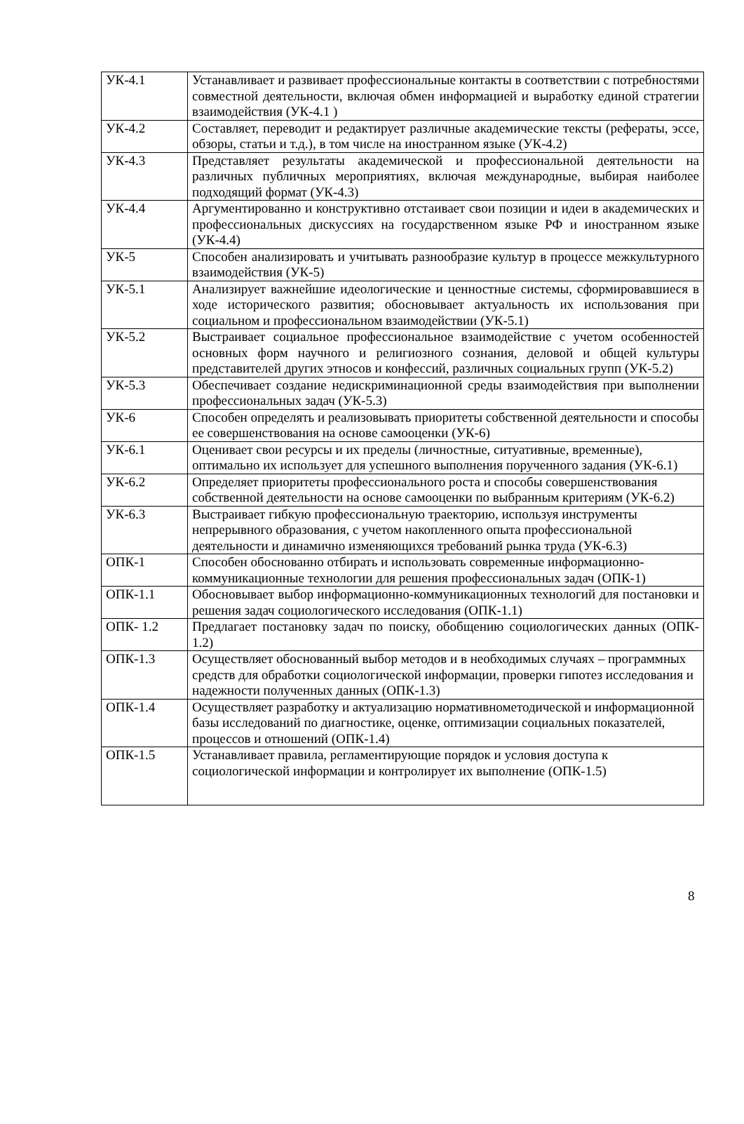| УК-4.1 | Устанавливает и развивает профессиональные контакты в соответствии с потребностями совместной деятельности, включая обмен информацией и выработку единой стратегии взаимодействия (УК-4.1 ) |
| УК-4.2 | Составляет, переводит и редактирует различные академические тексты (рефераты, эссе, обзоры, статьи и т.д.), в том числе на иностранном языке (УК-4.2) |
| УК-4.3 | Представляет результаты академической и профессиональной деятельности на различных публичных мероприятиях, включая международные, выбирая наиболее подходящий формат (УК-4.3) |
| УК-4.4 | Аргументированно и конструктивно отстаивает свои позиции и идеи в академических и профессиональных дискуссиях на государственном языке РФ и иностранном языке (УК-4.4) |
| УК-5 | Способен анализировать и учитывать разнообразие культур в процессе межкультурного взаимодействия (УК-5) |
| УК-5.1 | Анализирует важнейшие идеологические и ценностные системы, сформировавшиеся в ходе исторического развития; обосновывает актуальность их использования при социальном и профессиональном взаимодействии (УК-5.1) |
| УК-5.2 | Выстраивает социальное профессиональное взаимодействие с учетом особенностей основных форм научного и религиозного сознания, деловой и общей культуры представителей других этносов и конфессий, различных социальных групп (УК-5.2) |
| УК-5.3 | Обеспечивает создание недискриминационной среды взаимодействия при выполнении профессиональных задач (УК-5.3) |
| УК-6 | Способен определять и реализовывать приоритеты собственной деятельности и способы ее совершенствования на основе самооценки (УК-6) |
| УК-6.1 | Оценивает свои ресурсы и их пределы (личностные, ситуативные, временные), оптимально их использует для успешного выполнения порученного задания (УК-6.1) |
| УК-6.2 | Определяет приоритеты профессионального роста и способы совершенствования собственной деятельности на основе самооценки по выбранным критериям (УК-6.2) |
| УК-6.3 | Выстраивает гибкую профессиональную траекторию, используя инструменты непрерывного образования, с учетом накопленного опыта профессиональной деятельности и динамично изменяющихся требований рынка труда (УК-6.3) |
| ОПК-1 | Способен обоснованно отбирать и использовать современные информационно-коммуникационные технологии для решения профессиональных задач (ОПК-1) |
| ОПК-1.1 | Обосновывает выбор информационно-коммуникационных технологий для постановки и решения задач социологического исследования (ОПК-1.1) |
| ОПК- 1.2 | Предлагает постановку задач по поиску, обобщению социологических данных (ОПК- 1.2) |
| ОПК-1.3 | Осуществляет обоснованный выбор методов и в необходимых случаях – программных средств для обработки социологической информации, проверки гипотез исследования и надежности полученных данных (ОПК-1.3) |
| ОПК-1.4 | Осуществляет разработку и актуализацию нормативнометодической и информационной базы исследований по диагностике, оценке, оптимизации социальных показателей, процессов и отношений (ОПК-1.4) |
| ОПК-1.5 | Устанавливает правила, регламентирующие порядок и условия доступа к социологической информации и контролирует их выполнение (ОПК-1.5) |
8